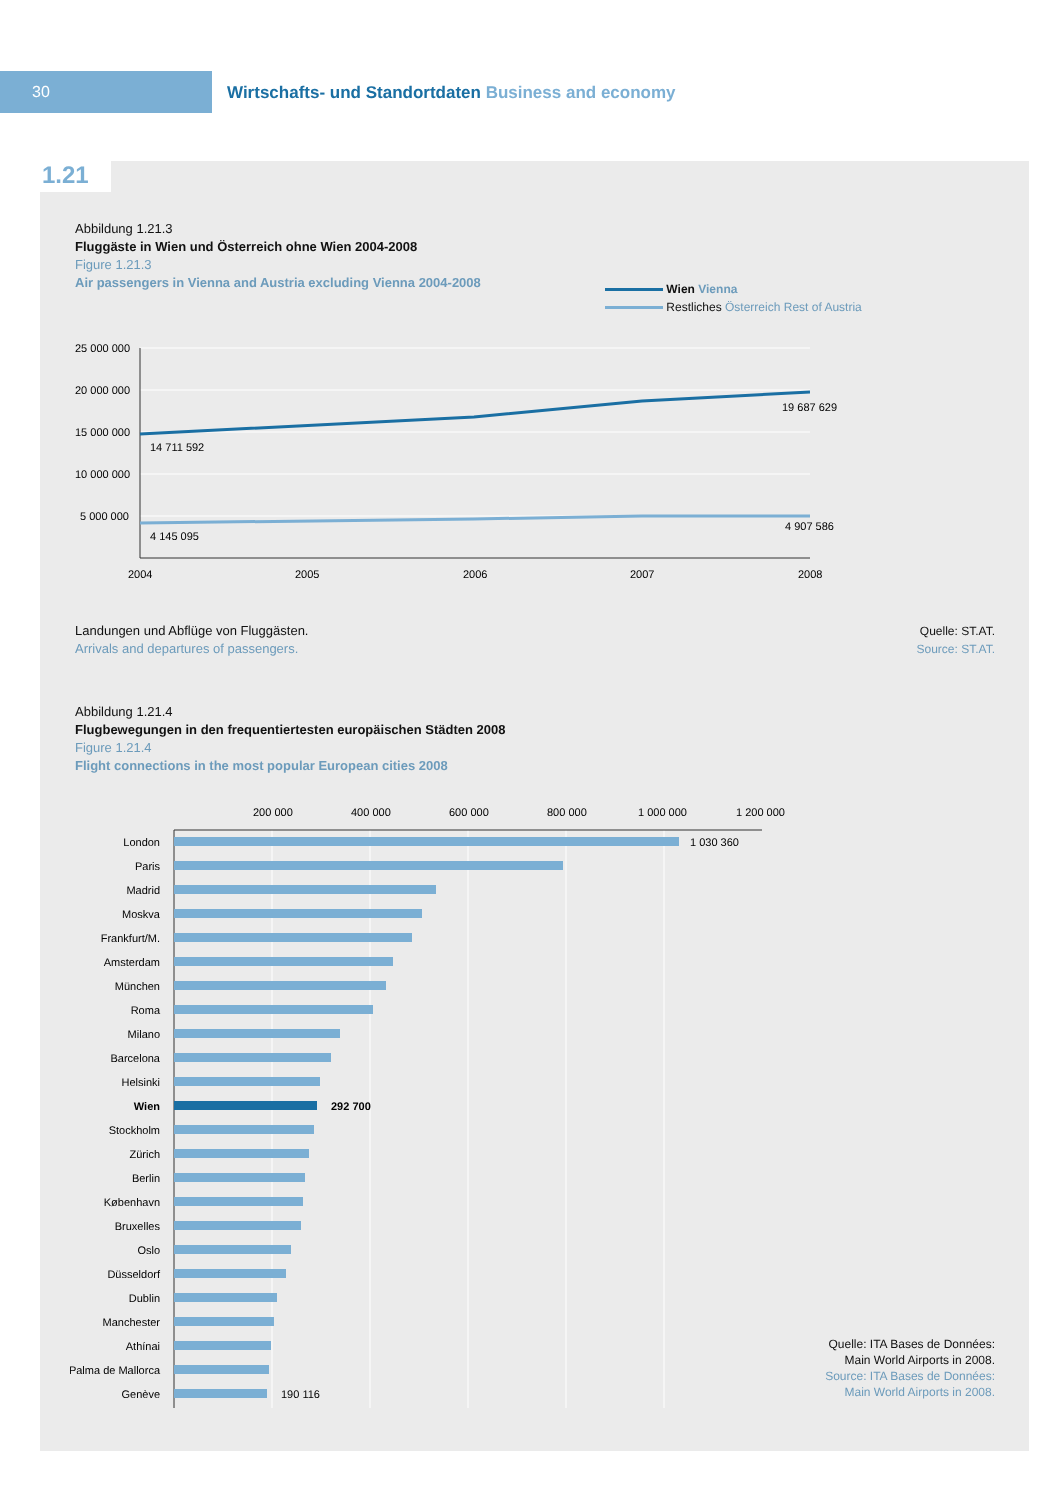30
Wirtschafts- und Standortdaten Business and economy
1.21
Abbildung 1.21.3
Fluggäste in Wien und Österreich ohne Wien 2004-2008
Figure 1.21.3
Air passengers in Vienna and Austria excluding Vienna 2004-2008
Wien Vienna
Restliches Österreich Rest of Austria
25 000 000
20 000 000
15 000 000
10 000 000
5 000 000
14 711 592
19 687 629
4 145 095
4 907 586
2004
2005
2006
2007
2008
Landungen und Abflüge von Fluggästen.
Arrivals and departures of passengers.
Quelle: ST.AT.
Source: ST.AT.
Abbildung 1.21.4
Flugbewegungen in den frequentiertesten europäischen Städten 2008
Figure 1.21.4
Flight connections in the most popular European cities 2008
200 000
400 000
600 000
800 000
1 000 000
1 200 000
London
Paris
Madrid
Moskva
Frankfurt/M.
Amsterdam
München
Roma
Milano
Barcelona
Helsinki
Wien
Stockholm
Zürich
Berlin
København
Bruxelles
Oslo
Düsseldorf
Dublin
Manchester
Athínai
Palma de Mallorca
Genève
1 030 360
292 700
190 116
Quelle: ITA Bases de Données:
Main World Airports in 2008.
Source: ITA Bases de Données:
Main World Airports in 2008.